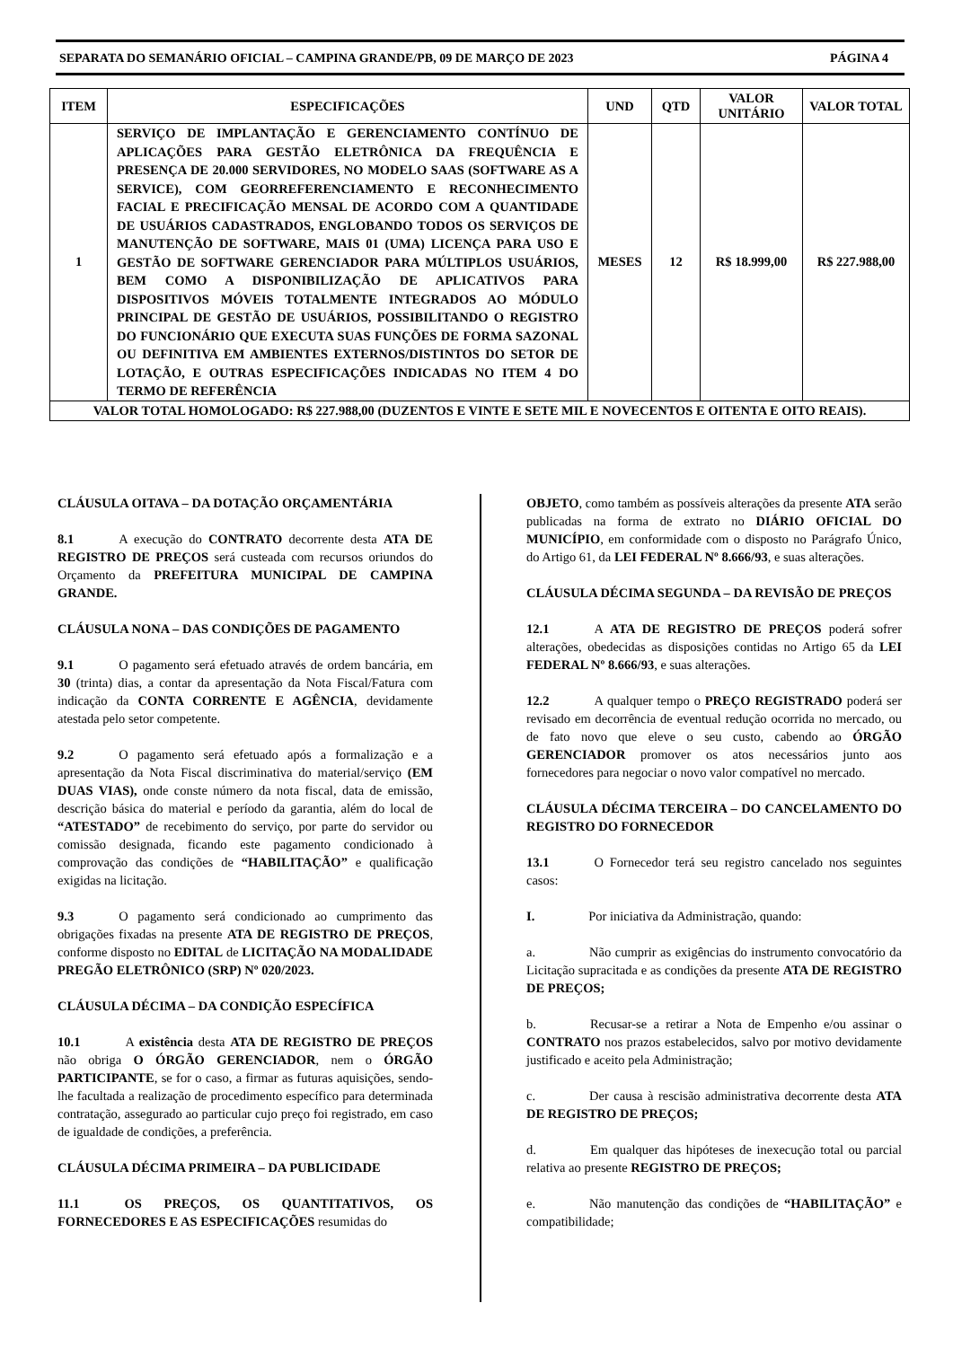SEPARATA DO SEMANÁRIO OFICIAL – CAMPINA GRANDE/PB, 09 DE MARÇO DE 2023 PÁGINA 4
| ITEM | ESPECIFICAÇÕES | UND | QTD | VALOR UNITÁRIO | VALOR TOTAL |
| --- | --- | --- | --- | --- | --- |
| 1 | SERVIÇO DE IMPLANTAÇÃO E GERENCIAMENTO CONTÍNUO DE APLICAÇÕES PARA GESTÃO ELETRÔNICA DA FREQUÊNCIA E PRESENÇA DE 20.000 SERVIDORES, NO MODELO SAAS (SOFTWARE AS A SERVICE), COM GEORREFERENCIAMENTO E RECONHECIMENTO FACIAL E PRECIFICAÇÃO MENSAL DE ACORDO COM A QUANTIDADE DE USUÁRIOS CADASTRADOS, ENGLOBANDO TODOS OS SERVIÇOS DE MANUTENÇÃO DE SOFTWARE, MAIS 01 (UMA) LICENÇA PARA USO E GESTÃO DE SOFTWARE GERENCIADOR PARA MÚLTIPLOS USUÁRIOS, BEM COMO A DISPONIBILIZAÇÃO DE APLICATIVOS PARA DISPOSITIVOS MÓVEIS TOTALMENTE INTEGRADOS AO MÓDULO PRINCIPAL DE GESTÃO DE USUÁRIOS, POSSIBILITANDO O REGISTRO DO FUNCIONÁRIO QUE EXECUTA SUAS FUNÇÕES DE FORMA SAZONAL OU DEFINITIVA EM AMBIENTES EXTERNOS/DISTINTOS DO SETOR DE LOTAÇÃO, E OUTRAS ESPECIFICAÇÕES INDICADAS NO ITEM 4 DO TERMO DE REFERÊNCIA | MESES | 12 | R$ 18.999,00 | R$ 227.988,00 |
| VALOR TOTAL HOMOLOGADO: R$ 227.988,00 (DUZENTOS E VINTE E SETE MIL E NOVECENTOS E OITENTA E OITO REAIS). | | | | | |
CLÁUSULA OITAVA – DA DOTAÇÃO ORÇAMENTÁRIA
8.1 A execução do CONTRATO decorrente desta ATA DE REGISTRO DE PREÇOS será custeada com recursos oriundos do Orçamento da PREFEITURA MUNICIPAL DE CAMPINA GRANDE.
CLÁUSULA NONA – DAS CONDIÇÕES DE PAGAMENTO
9.1 O pagamento será efetuado através de ordem bancária, em 30 (trinta) dias, a contar da apresentação da Nota Fiscal/Fatura com indicação da CONTA CORRENTE E AGÊNCIA, devidamente atestada pelo setor competente.
9.2 O pagamento será efetuado após a formalização e a apresentação da Nota Fiscal discriminativa do material/serviço (EM DUAS VIAS), onde conste número da nota fiscal, data de emissão, descrição básica do material e período da garantia, além do local de “ATESTADO” de recebimento do serviço, por parte do servidor ou comissão designada, ficando este pagamento condicionado à comprovação das condições de “HABILITAÇÃO” e qualificação exigidas na licitação.
9.3 O pagamento será condicionado ao cumprimento das obrigações fixadas na presente ATA DE REGISTRO DE PREÇOS, conforme disposto no EDITAL de LICITAÇÃO NA MODALIDADE PREGÃO ELETRÔNICO (SRP) Nº 020/2023.
CLÁUSULA DÉCIMA – DA CONDIÇÃO ESPECÍFICA
10.1 A existência desta ATA DE REGISTRO DE PREÇOS não obriga O ÓRGÃO GERENCIADOR, nem o ÓRGÃO PARTICIPANTE, se for o caso, a firmar as futuras aquisições, sendo-lhe facultada a realização de procedimento específico para determinada contratação, assegurado ao particular cujo preço foi registrado, em caso de igualdade de condições, a preferência.
CLÁUSULA DÉCIMA PRIMEIRA – DA PUBLICIDADE
11.1 OS PREÇOS, OS QUANTITATIVOS, OS FORNECEDORES E AS ESPECIFICAÇÕES resumidas do
OBJETO, como também as possíveis alterações da presente ATA serão publicadas na forma de extrato no DIÁRIO OFICIAL DO MUNICÍPIO, em conformidade com o disposto no Parágrafo Único, do Artigo 61, da LEI FEDERAL Nº 8.666/93, e suas alterações.
CLÁUSULA DÉCIMA SEGUNDA – DA REVISÃO DE PREÇOS
12.1 A ATA DE REGISTRO DE PREÇOS poderá sofrer alterações, obedecidas as disposições contidas no Artigo 65 da LEI FEDERAL Nº 8.666/93, e suas alterações.
12.2 A qualquer tempo o PREÇO REGISTRADO poderá ser revisado em decorrência de eventual redução ocorrida no mercado, ou de fato novo que eleve o seu custo, cabendo ao ÓRGÃO GERENCIADOR promover os atos necessários junto aos fornecedores para negociar o novo valor compatível no mercado.
CLÁUSULA DÉCIMA TERCEIRA – DO CANCELAMENTO DO REGISTRO DO FORNECEDOR
13.1 O Fornecedor terá seu registro cancelado nos seguintes casos:
I. Por iniciativa da Administração, quando:
a. Não cumprir as exigências do instrumento convocatório da Licitação supracitada e as condições da presente ATA DE REGISTRO DE PREÇOS;
b. Recusar-se a retirar a Nota de Empenho e/ou assinar o CONTRATO nos prazos estabelecidos, salvo por motivo devidamente justificado e aceito pela Administração;
c. Der causa à rescisão administrativa decorrente desta ATA DE REGISTRO DE PREÇOS;
d. Em qualquer das hipóteses de inexecução total ou parcial relativa ao presente REGISTRO DE PREÇOS;
e. Não manutenção das condições de “HABILITAÇÃO” e compatibilidade;